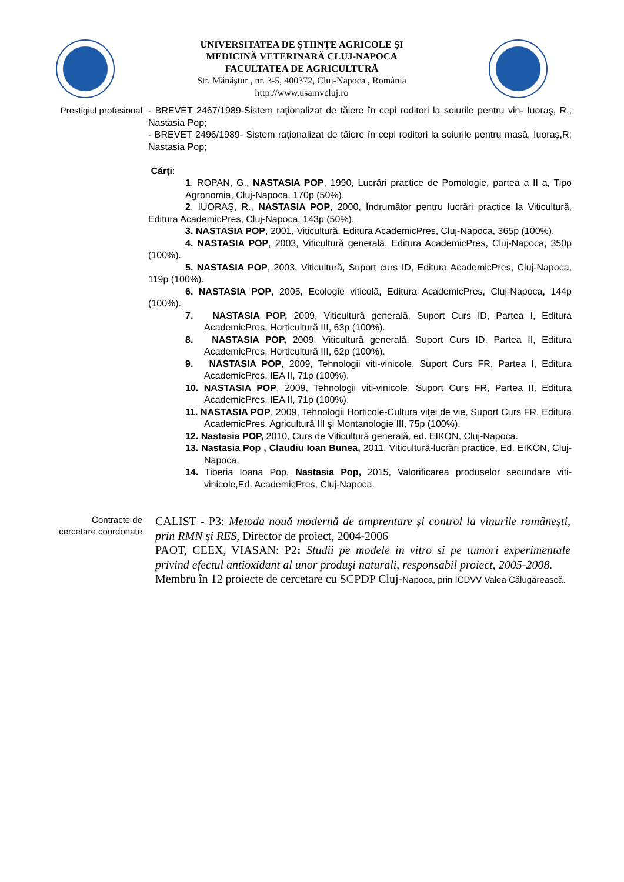UNIVERSITATEA DE ŞTIINŢE AGRICOLE ŞI
MEDICINĂ VETERINARĂ CLUJ-NAPOCA
FACULTATEA DE AGRICULTURĂ
Str. Mănăştur , nr. 3-5, 400372, Cluj-Napoca , România
http://www.usamvcluj.ro
Prestigiul profesional
- BREVET 2467/1989-Sistem raţionalizat de tăiere în cepi roditori la soiurile pentru vin- Iuoraş, R., Nastasia Pop;
- BREVET 2496/1989- Sistem raţionalizat de tăiere în cepi roditori la soiurile pentru masă, Iuoraş,R; Nastasia Pop;
Cărţi:
1. ROPAN, G., NASTASIA POP, 1990, Lucrări practice de Pomologie, partea a II a, Tipo Agronomia, Cluj-Napoca, 170p (50%).
2. IUORAŞ, R., NASTASIA POP, 2000, Îndrumător pentru lucrări practice la Viticultură, Editura AcademicPres, Cluj-Napoca, 143p (50%).
3. NASTASIA POP, 2001, Viticultură, Editura AcademicPres, Cluj-Napoca, 365p (100%).
4. NASTASIA POP, 2003, Viticultură generală, Editura AcademicPres, Cluj-Napoca, 350p (100%).
5. NASTASIA POP, 2003, Viticultură, Suport curs ID, Editura AcademicPres, Cluj-Napoca, 119p (100%).
6. NASTASIA POP, 2005, Ecologie viticolă, Editura AcademicPres, Cluj-Napoca, 144p (100%).
7. NASTASIA POP, 2009, Viticultură generală, Suport Curs ID, Partea I, Editura AcademicPres, Horticultură III, 63p (100%).
8. NASTASIA POP, 2009, Viticultură generală, Suport Curs ID, Partea II, Editura AcademicPres, Horticultură III, 62p (100%).
9. NASTASIA POP, 2009, Tehnologii viti-vinicole, Suport Curs FR, Partea I, Editura AcademicPres, IEA II, 71p (100%).
10. NASTASIA POP, 2009, Tehnologii viti-vinicole, Suport Curs FR, Partea II, Editura AcademicPres, IEA II, 71p (100%).
11. NASTASIA POP, 2009, Tehnologii Horticole-Cultura viţei de vie, Suport Curs FR, Editura AcademicPres, Agricultură III şi Montanologie III, 75p (100%).
12. Nastasia POP, 2010, Curs de Viticultură generală, ed. EIKON, Cluj-Napoca.
13. Nastasia Pop , Claudiu Ioan Bunea, 2011, Viticultură-lucrări practice, Ed. EIKON, Cluj-Napoca.
14. Tiberia Ioana Pop, Nastasia Pop, 2015, Valorificarea produselor secundare viti-vinicole,Ed. AcademicPres, Cluj-Napoca.
Contracte de
cercetare coordonate
CALIST - P3: Metoda nouă modernă de amprentare şi control la vinurile româneşti, prin RMN şi RES, Director de proiect, 2004-2006
PAOT, CEEX, VIASAN: P2: Studii pe modele in vitro si pe tumori experimentale privind efectul antioxidant al unor produşi naturali, responsabil proiect, 2005-2008.
Membru în 12 proiecte de cercetare cu SCPDP Cluj-Napoca, prin ICDVV Valea Călugărească.